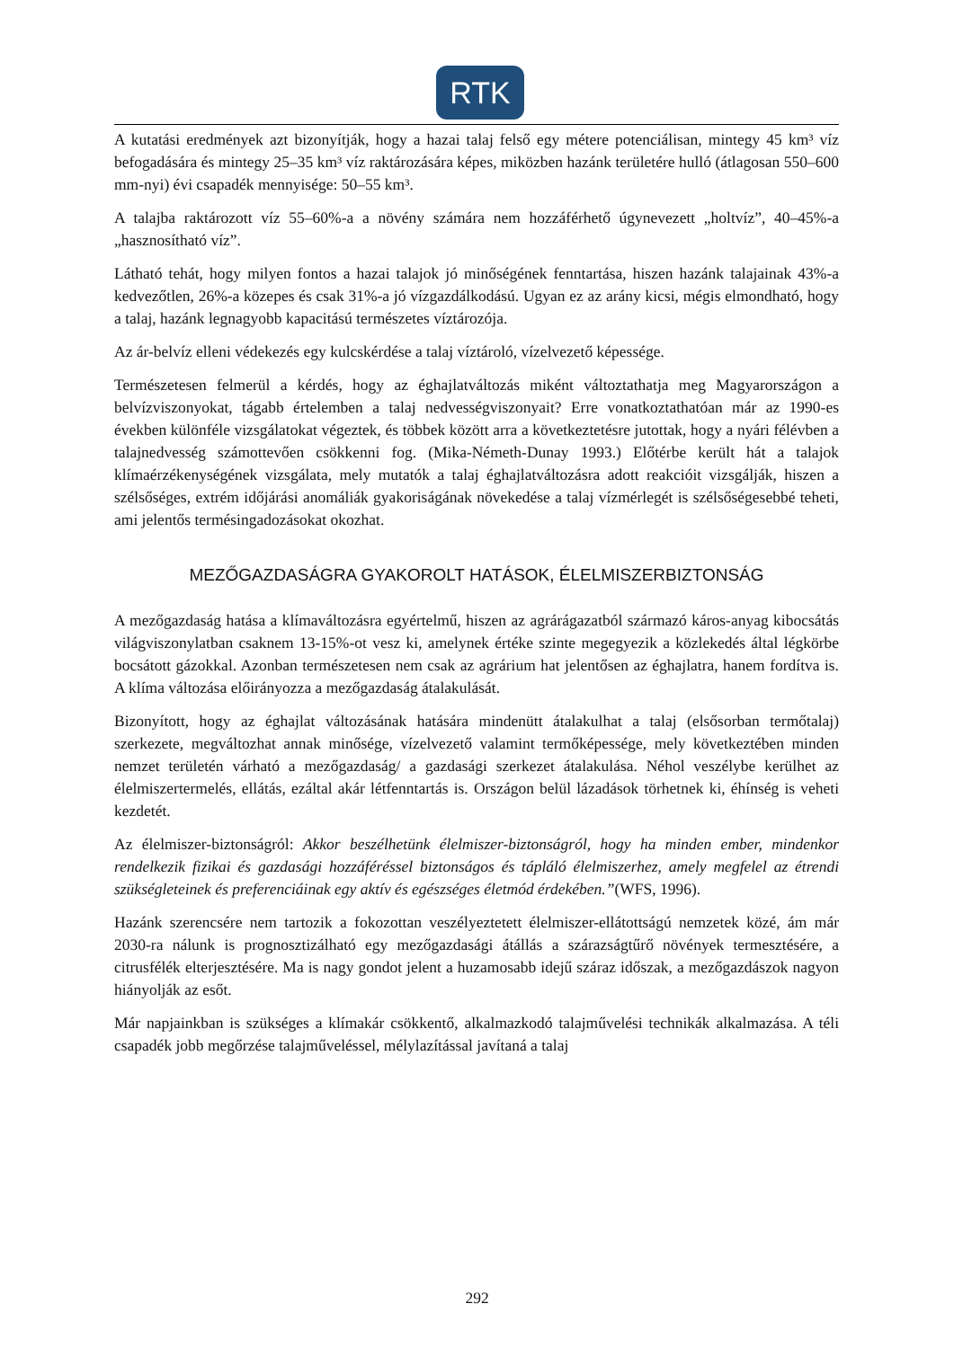RTK
A kutatási eredmények azt bizonyítják, hogy a hazai talaj felső egy métere potenciálisan, mintegy 45 km³ víz befogadására és mintegy 25–35 km³ víz raktározására képes, miközben hazánk területére hulló (átlagosan 550–600 mm-nyi) évi csapadék mennyisége: 50–55 km³.
A talajba raktározott víz 55–60%-a a növény számára nem hozzáférhető úgynevezett „holtvíz”, 40–45%-a „hasznosítható víz”.
Látható tehát, hogy milyen fontos a hazai talajok jó minőségének fenntartása, hiszen hazánk talajainak 43%-a kedvezőtlen, 26%-a közepes és csak 31%-a jó vízgazdálkodású. Ugyan ez az arány kicsi, mégis elmondható, hogy a talaj, hazánk legnagyobb kapacitású természetes víztározója.
Az ár-belvíz elleni védekezés egy kulcskérdése a talaj víztároló, vízelvezető képessége.
Természetesen felmerül a kérdés, hogy az éghajlatváltozás miként változtathatja meg Magyarországon a belvízviszonyokat, tágabb értelemben a talaj nedvességviszonyait? Erre vonatkoztathatóan már az 1990-es években különféle vizsgálatokat végeztek, és többek között arra a következtetésre jutottak, hogy a nyári félévben a talajnedvesség számottevően csökkenni fog. (Mika-Németh-Dunay 1993.) Előtérbe került hát a talajok klímaérzékenységének vizsgálata, mely mutatók a talaj éghajlatváltozásra adott reakcióit vizsgálják, hiszen a szélsőséges, extrém időjárási anomáliák gyakoriságának növekedése a talaj vízmérlegét is szélsőségesebbé teheti, ami jelentős termésingadozásokat okozhat.
MEZŐGAZDASÁGRA GYAKOROLT HATÁSOK, ÉLELMISZERBIZTONSÁG
A mezőgazdaság hatása a klímaváltozásra egyértelmű, hiszen az agrárágazatból származó káros-anyag kibocsátás világviszonylatban csaknem 13-15%-ot vesz ki, amelynek értéke szinte megegyezik a közlekedés által légkörbe bocsátott gázokkal. Azonban természetesen nem csak az agrárium hat jelentősen az éghajlatra, hanem fordítva is. A klíma változása előirányozza a mezőgazdaság átalakulását.
Bizonyított, hogy az éghajlat változásának hatására mindenütt átalakulhat a talaj (elsősorban termőtalaj) szerkezete, megváltozhat annak minősége, vízelvezető valamint termőképessége, mely következtében minden nemzet területén várható a mezőgazdaság/ a gazdasági szerkezet átalakulása. Néhol veszélybe kerülhet az élelmiszertermelés, ellátás, ezáltal akár létfenntartás is. Országon belül lázadások törhetnek ki, éhínség is veheti kezdetét.
Az élelmiszer-biztonságról: Akkor beszélhetünk élelmiszer-biztonságról, hogy ha minden ember, mindenkor rendelkezik fizikai és gazdasági hozzáféréssel biztonságos és tápláló élelmiszerhez, amely megfelel az étrendi szükségleteinek és preferenciáinak egy aktív és egészséges életmód érdekében.”(WFS, 1996).
Hazánk szerencsére nem tartozik a fokozottan veszélyeztetett élelmiszer-ellátottságú nemzetek közé, ám már 2030-ra nálunk is prognosztizálható egy mezőgazdasági átállás a szárazságtűrő növények termesztésére, a citrusfélék elterjesztésére. Ma is nagy gondot jelent a huzamosabb idejű száraz időszak, a mezőgazdászok nagyon hiányolják az esőt.
Már napjainkban is szükséges a klímakár csökkentő, alkalmazkodó talajművelési technikák alkalmazása. A téli csapadék jobb megőrzése talajműveléssel, mélylazítással javítaná a talaj
292